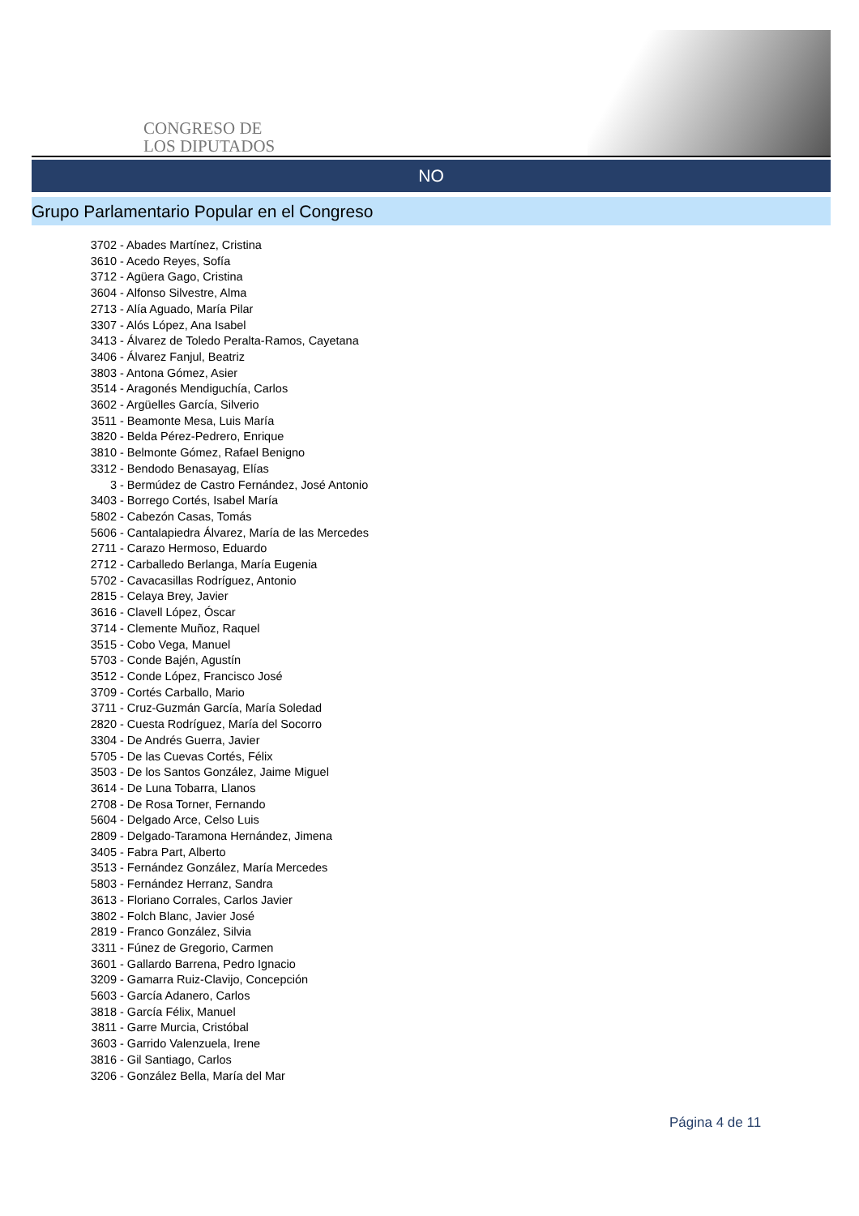CONGRESO DE
LOS DIPUTADOS
NO
Grupo Parlamentario Popular en el Congreso
3702 - Abades Martínez, Cristina
3610 - Acedo Reyes, Sofía
3712 - Agüera Gago, Cristina
3604 - Alfonso Silvestre, Alma
2713 - Alía Aguado, María Pilar
3307 - Alós López, Ana Isabel
3413 - Álvarez de Toledo Peralta-Ramos, Cayetana
3406 - Álvarez Fanjul, Beatriz
3803 - Antona Gómez, Asier
3514 - Aragonés Mendiguchía, Carlos
3602 - Argüelles García, Silverio
3511 - Beamonte Mesa, Luis María
3820 - Belda Pérez-Pedrero, Enrique
3810 - Belmonte Gómez, Rafael Benigno
3312 - Bendodo Benasayag, Elías
3 - Bermúdez de Castro Fernández, José Antonio
3403 - Borrego Cortés, Isabel María
5802 - Cabezón Casas, Tomás
5606 - Cantalapiedra Álvarez, María de las Mercedes
2711 - Carazo Hermoso, Eduardo
2712 - Carballedo Berlanga, María Eugenia
5702 - Cavacasillas Rodríguez, Antonio
2815 - Celaya Brey, Javier
3616 - Clavell López, Óscar
3714 - Clemente Muñoz, Raquel
3515 - Cobo Vega, Manuel
5703 - Conde Bajén, Agustín
3512 - Conde López, Francisco José
3709 - Cortés Carballo, Mario
3711 - Cruz-Guzmán García, María Soledad
2820 - Cuesta Rodríguez, María del Socorro
3304 - De Andrés Guerra, Javier
5705 - De las Cuevas Cortés, Félix
3503 - De los Santos González, Jaime Miguel
3614 - De Luna Tobarra, Llanos
2708 - De Rosa Torner, Fernando
5604 - Delgado Arce, Celso Luis
2809 - Delgado-Taramona Hernández, Jimena
3405 - Fabra Part, Alberto
3513 - Fernández González, María Mercedes
5803 - Fernández Herranz, Sandra
3613 - Floriano Corrales, Carlos Javier
3802 - Folch Blanc, Javier José
2819 - Franco González, Silvia
3311 - Fúnez de Gregorio, Carmen
3601 - Gallardo Barrena, Pedro Ignacio
3209 - Gamarra Ruiz-Clavijo, Concepción
5603 - García Adanero, Carlos
3818 - García Félix, Manuel
3811 - Garre Murcia, Cristóbal
3603 - Garrido Valenzuela, Irene
3816 - Gil Santiago, Carlos
3206 - González Bella, María del Mar
Página 4 de 11